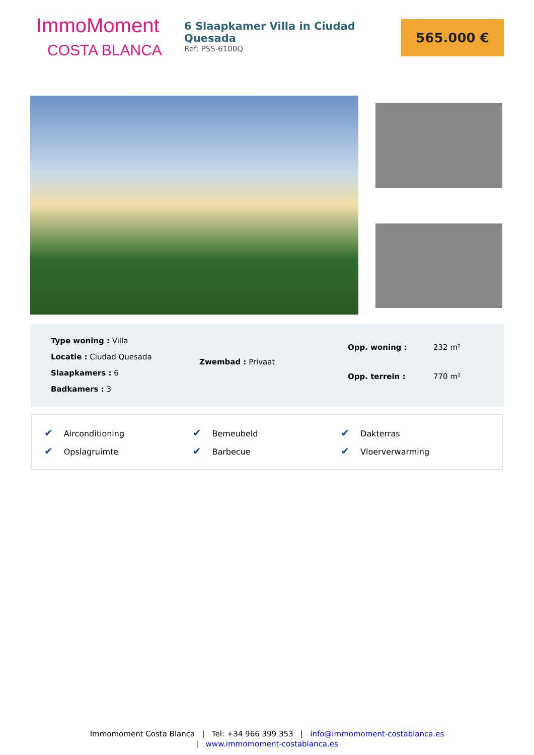ImmoMoment
COSTA BLANCA
6 Slaapkamer Villa in Ciudad Quesada
Ref: PSS-6100Q
565.000 €
| Type woning : Villa |
| Locatie : Ciudad Quesada |
| Slaapkamers : 6 |
| Badkamers : 3 |
| Zwembad : Privaat |
| Opp. woning : | 232 m² |
| Opp. terrein : | 770 m² |
| ✔ Airconditioning | ✔ Bemeubeld | ✔ Dakterras |
| ✔ Opslagruimte | ✔ Barbecue | ✔ Vloerverwarming |
Immomoment Costa Blanca | Tel: +34 966 399 353 | info@immomoment-costablanca.es
| www.immomoment-costablanca.es